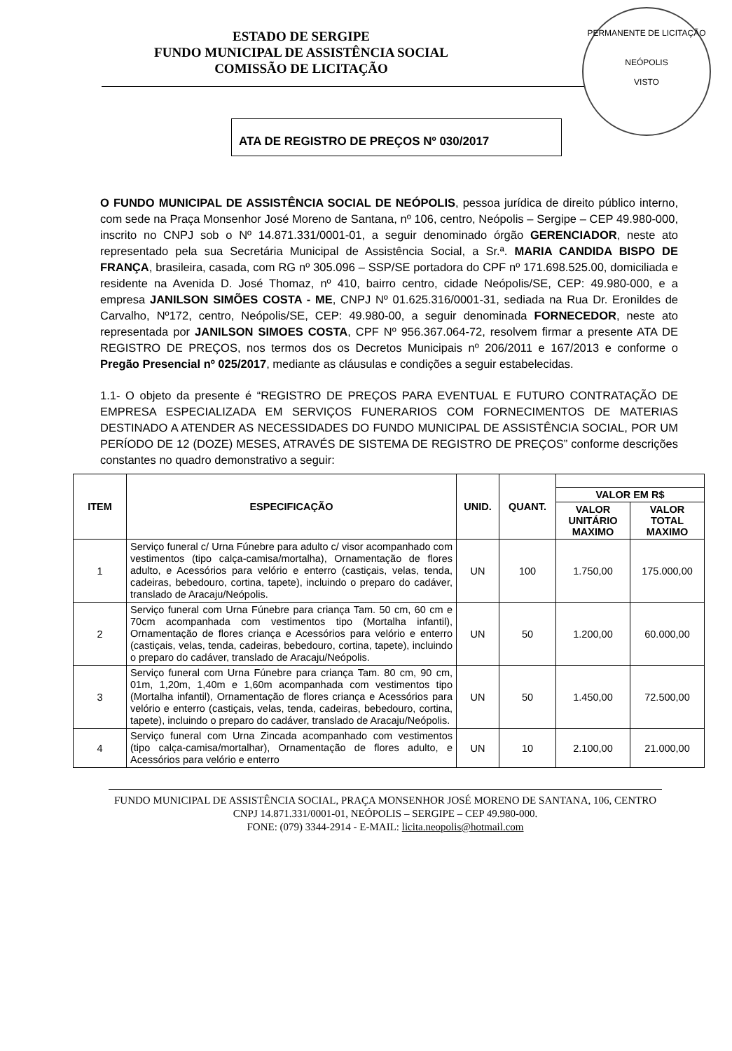PERMANENTE DE LICITAÇÃO
NEÓPOLIS
VISTO
ESTADO DE SERGIPE
FUNDO MUNICIPAL DE ASSISTÊNCIA SOCIAL
COMISSÃO DE LICITAÇÃO
ATA DE REGISTRO DE PREÇOS Nº 030/2017
O FUNDO MUNICIPAL DE ASSISTÊNCIA SOCIAL DE NEÓPOLIS, pessoa jurídica de direito público interno, com sede na Praça Monsenhor José Moreno de Santana, nº 106, centro, Neópolis – Sergipe – CEP 49.980-000, inscrito no CNPJ sob o Nº 14.871.331/0001-01, a seguir denominado órgão GERENCIADOR, neste ato representado pela sua Secretária Municipal de Assistência Social, a Sr.ª. MARIA CANDIDA BISPO DE FRANÇA, brasileira, casada, com RG nº 305.096 – SSP/SE portadora do CPF nº 171.698.525.00, domiciliada e residente na Avenida D. José Thomaz, nº 410, bairro centro, cidade Neópolis/SE, CEP: 49.980-000, e a empresa JANILSON SIMÕES COSTA - ME, CNPJ Nº 01.625.316/0001-31, sediada na Rua Dr. Eronildes de Carvalho, Nº172, centro, Neópolis/SE, CEP: 49.980-00, a seguir denominada FORNECEDOR, neste ato representada por JANILSON SIMOES COSTA, CPF Nº 956.367.064-72, resolvem firmar a presente ATA DE REGISTRO DE PREÇOS, nos termos dos os Decretos Municipais nº 206/2011 e 167/2013 e conforme o Pregão Presencial nº 025/2017, mediante as cláusulas e condições a seguir estabelecidas.
1.1- O objeto da presente é “REGISTRO DE PREÇOS PARA EVENTUAL E FUTURO CONTRATAÇÃO DE EMPRESA ESPECIALIZADA EM SERVIÇOS FUNERARIOS COM FORNECIMENTOS DE MATERIAS DESTINADO A ATENDER AS NECESSIDADES DO FUNDO MUNICIPAL DE ASSISTÊNCIA SOCIAL, POR UM PERÍODO DE 12 (DOZE) MESES, ATRAVÉS DE SISTEMA DE REGISTRO DE PREÇOS” conforme descrições constantes no quadro demonstrativo a seguir:
| ITEM | ESPECIFICAÇÃO | UNID. | QUANT. | | |
| --- | --- | --- | --- | --- | --- |
| | | | | VALOR EM R$ | |
| | | | | VALOR UNITÁRIO MAXIMO | VALOR TOTAL MAXIMO |
| 1 | Serviço funeral c/ Urna Fúnebre para adulto c/ visor acompanhado com vestimentos (tipo calça-camisa/mortalha), Ornamentação de flores adulto, e Acessórios para velório e enterro (castiçais, velas, tenda, cadeiras, bebedouro, cortina, tapete), incluindo o preparo do cadáver, translado de Aracaju/Neópolis. | UN | 100 | 1.750,00 | 175.000,00 |
| 2 | Serviço funeral com Urna Fúnebre para criança Tam. 50 cm, 60 cm e 70cm acompanhada com vestimentos tipo (Mortalha infantil), Ornamentação de flores criança e Acessórios para velório e enterro (castiçais, velas, tenda, cadeiras, bebedouro, cortina, tapete), incluindo o preparo do cadáver, translado de Aracaju/Neópolis. | UN | 50 | 1.200,00 | 60.000,00 |
| 3 | Serviço funeral com Urna Fúnebre para criança Tam. 80 cm, 90 cm, 01m, 1,20m, 1,40m e 1,60m acompanhada com vestimentos tipo (Mortalha infantil), Ornamentação de flores criança e Acessórios para velório e enterro (castiçais, velas, tenda, cadeiras, bebedouro, cortina, tapete), incluindo o preparo do cadáver, translado de Aracaju/Neópolis. | UN | 50 | 1.450,00 | 72.500,00 |
| 4 | Serviço funeral com Urna Zincada acompanhado com vestimentos (tipo calça-camisa/mortalhar), Ornamentação de flores adulto, e Acessórios para velório e enterro | UN | 10 | 2.100,00 | 21.000,00 |
FUNDO MUNICIPAL DE ASSISTÊNCIA SOCIAL, PRAÇA MONSENHOR JOSÉ MORENO DE SANTANA, 106, CENTRO CNPJ 14.871.331/0001-01, NEÓPOLIS – SERGIPE – CEP 49.980-000.
FONE: (079) 3344-2914 - E-MAIL: licita.neopolis@hotmail.com